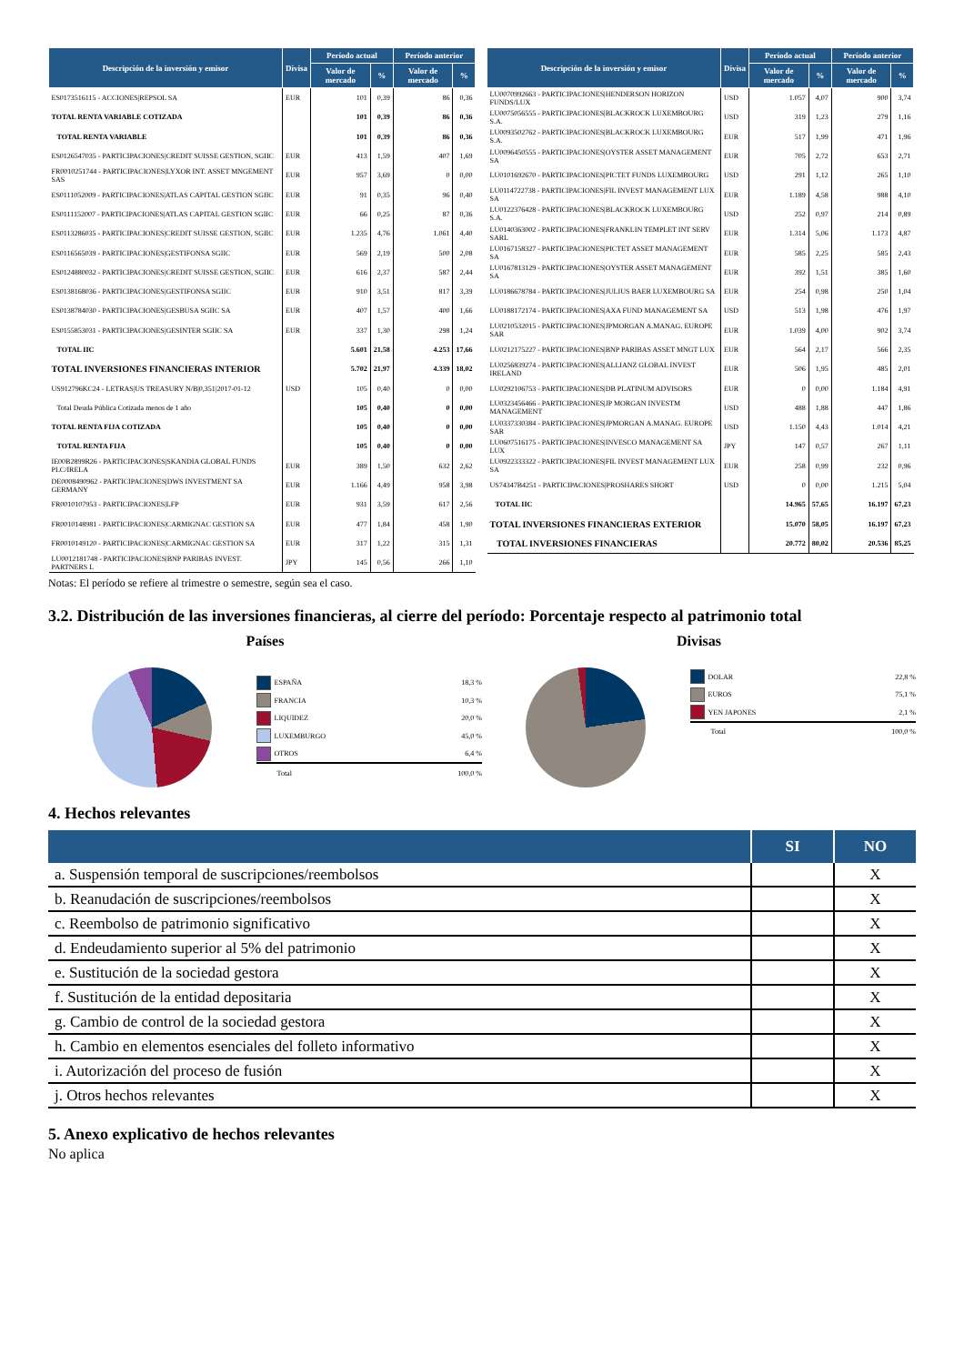| Descripción de la inversión y emisor | Divisa | Período actual | | Período anterior | |
| --- | --- | --- | --- | --- | --- |
| | | Valor de mercado | % | Valor de mercado | % |
| ES0173516115 - ACCIONES/REPSOL SA | EUR | 101 | 0,39 | 86 | 0,36 |
| TOTAL RENTA VARIABLE COTIZADA | | 101 | 0,39 | 86 | 0,36 |
| TOTAL RENTA VARIABLE | | 101 | 0,39 | 86 | 0,36 |
| ES0126547035 - PARTICIPACIONES/CREDIT SUISSE GESTION, SGIIC | EUR | 413 | 1,59 | 407 | 1,69 |
| FR0010251744 - PARTICIPACIONES/LYXOR INT. ASSET MNGEMENT SAS | EUR | 957 | 3,69 | 0 | 0,00 |
| ES0111052009 - PARTICIPACIONES/ATLAS CAPITAL GESTION SGIIC | EUR | 91 | 0,35 | 96 | 0,40 |
| ES0111152007 - PARTICIPACIONES/ATLAS CAPITAL GESTION SGIIC | EUR | 66 | 0,25 | 87 | 0,36 |
| ES0113286035 - PARTICIPACIONES/CREDIT SUISSE GESTION, SGIIC | EUR | 1.235 | 4,76 | 1.061 | 4,40 |
| ES0116565039 - PARTICIPACIONES/GESTIFONSA SGIIC | EUR | 569 | 2,19 | 500 | 2,08 |
| ES0124880032 - PARTICIPACIONES/CREDIT SUISSE GESTION, SGIIC | EUR | 616 | 2,37 | 587 | 2,44 |
| ES0138168036 - PARTICIPACIONES/GESTIFONSA SGIIC | EUR | 910 | 3,51 | 817 | 3,39 |
| ES0138784030 - PARTICIPACIONES/GESBUSA SGIIC SA | EUR | 407 | 1,57 | 400 | 1,66 |
| ES0155853031 - PARTICIPACIONES/GESINTER SGIIC SA | EUR | 337 | 1,30 | 298 | 1,24 |
| TOTAL IIC | | 5.601 | 21,58 | 4.253 | 17,66 |
| TOTAL INVERSIONES FINANCIERAS INTERIOR | | 5.702 | 21,97 | 4.339 | 18,02 |
| US912796KC24 - LETRAS/US TREASURY N/B/0,351/2017-01-12 | USD | 105 | 0,40 | 0 | 0,00 |
| Total Deuda Pública Cotizada menos de 1 año | | 105 | 0,40 | 0 | 0,00 |
| TOTAL RENTA FIJA COTIZADA | | 105 | 0,40 | 0 | 0,00 |
| TOTAL RENTA FIJA | | 105 | 0,40 | 0 | 0,00 |
| IE00B2899R26 - PARTICIPACIONES/SKANDIA GLOBAL FUNDS PLC/IRELA | EUR | 389 | 1,50 | 632 | 2,62 |
| DE0008490962 - PARTICIPACIONES/DWS INVESTMENT SA GERMANY | EUR | 1.166 | 4,49 | 958 | 3,98 |
| FR0010107953 - PARTICIPACIONES/LFP | EUR | 931 | 3,59 | 617 | 2,56 |
| FR0010148981 - PARTICIPACIONES/CARMIGNAC GESTION SA | EUR | 477 | 1,84 | 458 | 1,90 |
| FR0010149120 - PARTICIPACIONES/CARMIGNAC GESTION SA | EUR | 317 | 1,22 | 315 | 1,31 |
| LU0012181748 - PARTICIPACIONES/BNP PARIBAS INVEST. PARTNERS L | JPY | 145 | 0,56 | 266 | 1,10 |
| Descripción de la inversión y emisor | Divisa | Período actual | | Período anterior | |
| --- | --- | --- | --- | --- | --- |
| | | Valor de mercado | % | Valor de mercado | % |
| LU0070992663 - PARTICIPACIONES/HENDERSON HORIZON FUNDS/LUX | USD | 1.057 | 4,07 | 900 | 3,74 |
| LU0075056555 - PARTICIPACIONES/BLACKROCK LUXEMBOURG S.A. | USD | 319 | 1,23 | 279 | 1,16 |
| LU0093502762 - PARTICIPACIONES/BLACKROCK LUXEMBOURG S.A. | EUR | 517 | 1,99 | 471 | 1,96 |
| LU0096450555 - PARTICIPACIONES/OYSTER ASSET MANAGEMENT SA | EUR | 705 | 2,72 | 653 | 2,71 |
| LU0101692670 - PARTICIPACIONES/PICTET FUNDS LUXEMBOURG | USD | 291 | 1,12 | 265 | 1,10 |
| LU0114722738 - PARTICIPACIONES/FIL INVEST MANAGEMENT LUX SA | EUR | 1.189 | 4,58 | 988 | 4,10 |
| LU0122376428 - PARTICIPACIONES/BLACKROCK LUXEMBOURG S.A. | USD | 252 | 0,97 | 214 | 0,89 |
| LU0140363002 - PARTICIPACIONES/FRANKLIN TEMPLET INT SERV SARL | EUR | 1.314 | 5,06 | 1.173 | 4,87 |
| LU0167158327 - PARTICIPACIONES/PICTET ASSET MANAGEMENT SA | EUR | 585 | 2,25 | 585 | 2,43 |
| LU0167813129 - PARTICIPACIONES/OYSTER ASSET MANAGEMENT SA | EUR | 392 | 1,51 | 385 | 1,60 |
| LU0186678784 - PARTICIPACIONES/JULIUS BAER LUXEMBOURG SA | EUR | 254 | 0,98 | 250 | 1,04 |
| LU0188172174 - PARTICIPACIONES/AXA FUND MANAGEMENT SA | USD | 513 | 1,98 | 476 | 1,97 |
| LU0210532015 - PARTICIPACIONES/JPMORGAN A.MANAG. EUROPE SAR | EUR | 1.039 | 4,00 | 902 | 3,74 |
| LU0212175227 - PARTICIPACIONES/BNP PARIBAS ASSET MNGT LUX | EUR | 564 | 2,17 | 566 | 2,35 |
| LU0256839274 - PARTICIPACIONES/ALLIANZ GLOBAL INVEST IRELAND | EUR | 506 | 1,95 | 485 | 2,01 |
| LU0292106753 - PARTICIPACIONES/DB PLATINUM ADVISORS | EUR | 0 | 0,00 | 1.184 | 4,91 |
| LU0323456466 - PARTICIPACIONES/JP MORGAN INVESTM MANAGEMENT | USD | 488 | 1,88 | 447 | 1,86 |
| LU0337330384 - PARTICIPACIONES/JPMORGAN A.MANAG. EUROPE SAR | USD | 1.150 | 4,43 | 1.014 | 4,21 |
| LU0607516175 - PARTICIPACIONES/INVESCO MANAGEMENT SA LUX | JPY | 147 | 0,57 | 267 | 1,11 |
| LU0922333322 - PARTICIPACIONES/FIL INVEST MANAGEMENT LUX SA | EUR | 258 | 0,99 | 232 | 0,96 |
| US74347B4251 - PARTICIPACIONES/PROSHARES SHORT | USD | 0 | 0,00 | 1.215 | 5,04 |
| TOTAL IIC | | 14.965 | 57,65 | 16.197 | 67,23 |
| TOTAL INVERSIONES FINANCIERAS EXTERIOR | | 15.070 | 58,05 | 16.197 | 67,23 |
| TOTAL INVERSIONES FINANCIERAS | | 20.772 | 80,02 | 20.536 | 85,25 |
Notas: El período se refiere al trimestre o semestre, según sea el caso.
3.2. Distribución de las inversiones financieras, al cierre del período: Porcentaje respecto al patrimonio total
Países
ESPAÑA 18,3 %
FRANCIA 10,3 %
LIQUIDEZ 20,0 %
LUXEMBURGO 45,0 %
OTROS 6,4 %
Total 100,0 %
Divisas
DOLAR 22,8 %
EUROS 75,1 %
YEN JAPONES 2,1 %
Total 100,0 %
4. Hechos relevantes
| | SI | NO |
| --- | --- | --- |
| a. Suspensión temporal de suscripciones/reembolsos | | X |
| b. Reanudación de suscripciones/reembolsos | | X |
| c. Reembolso de patrimonio significativo | | X |
| d. Endeudamiento superior al 5% del patrimonio | | X |
| e. Sustitución de la sociedad gestora | | X |
| f. Sustitución de la entidad depositaria | | X |
| g. Cambio de control de la sociedad gestora | | X |
| h. Cambio en elementos esenciales del folleto informativo | | X |
| i. Autorización del proceso de fusión | | X |
| j. Otros hechos relevantes | | X |
5. Anexo explicativo de hechos relevantes
No aplica